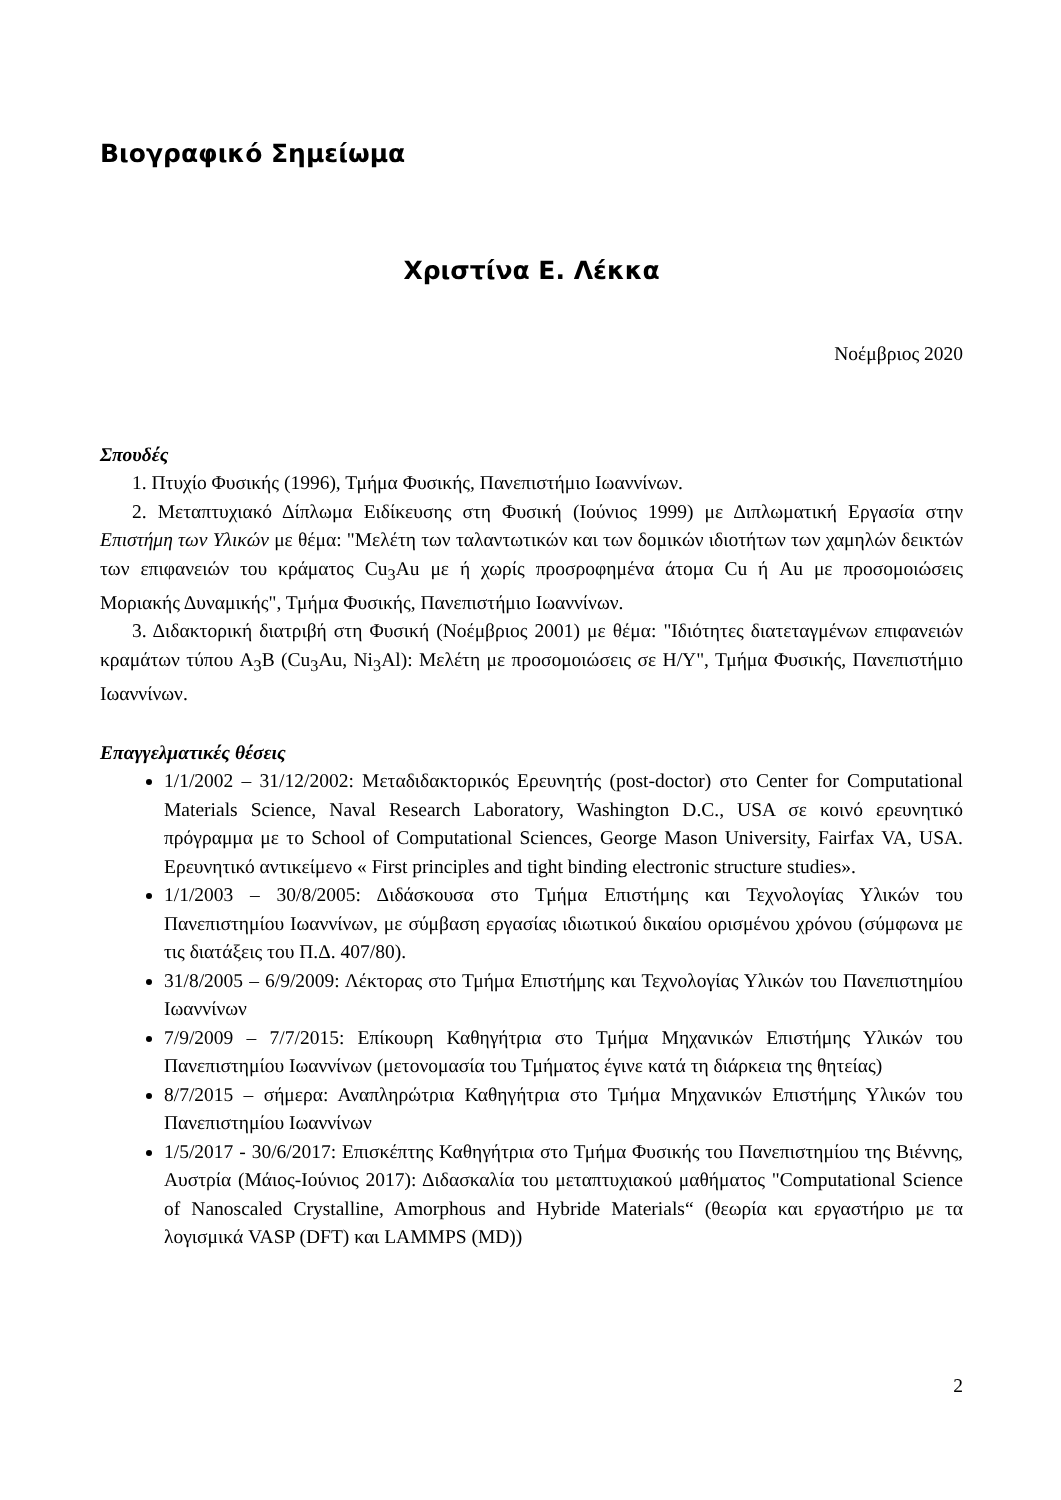Βιογραφικό Σημείωμα
Χριστίνα Ε. Λέκκα
Νοέμβριος 2020
Σπουδές
1. Πτυχίο Φυσικής (1996), Τμήμα Φυσικής, Πανεπιστήμιο Ιωαννίνων.
2. Μεταπτυχιακό Δίπλωμα Ειδίκευσης στη Φυσική (Ιούνιος 1999) με Διπλωματική Εργασία στην Επιστήμη των Υλικών με θέμα: "Μελέτη των ταλαντωτικών και των δομικών ιδιοτήτων των χαμηλών δεικτών των επιφανειών του κράματος Cu<sub>3</sub>Au με ή χωρίς προσροφημένα άτομα Cu ή Au με προσομοιώσεις Μοριακής Δυναμικής", Τμήμα Φυσικής, Πανεπιστήμιο Ιωαννίνων.
3. Διδακτορική διατριβή στη Φυσική (Νοέμβριος 2001) με θέμα: "Ιδιότητες διατεταγμένων επιφανειών κραμάτων τύπου A<sub>3</sub>B (Cu<sub>3</sub>Au, Ni<sub>3</sub>Al): Μελέτη με προσομοιώσεις σε Η/Υ", Τμήμα Φυσικής, Πανεπιστήμιο Ιωαννίνων.
Επαγγελματικές θέσεις
1/1/2002 – 31/12/2002: Μεταδιδακτορικός Ερευνητής (post-doctor) στο Center for Computational Materials Science, Naval Research Laboratory, Washington D.C., USA σε κοινό ερευνητικό πρόγραμμα με το School of Computational Sciences, George Mason University, Fairfax VA, USA. Ερευνητικό αντικείμενο « First principles and tight binding electronic structure studies».
1/1/2003 – 30/8/2005: Διδάσκουσα στο Τμήμα Επιστήμης και Τεχνολογίας Υλικών του Πανεπιστημίου Ιωαννίνων, με σύμβαση εργασίας ιδιωτικού δικαίου ορισμένου χρόνου (σύμφωνα με τις διατάξεις του Π.Δ. 407/80).
31/8/2005 – 6/9/2009: Λέκτορας στο Τμήμα Επιστήμης και Τεχνολογίας Υλικών του Πανεπιστημίου Ιωαννίνων
7/9/2009 – 7/7/2015: Επίκουρη Καθηγήτρια στο Τμήμα Μηχανικών Επιστήμης Υλικών του Πανεπιστημίου Ιωαννίνων (μετονομασία του Τμήματος έγινε κατά τη διάρκεια της θητείας)
8/7/2015 – σήμερα: Αναπληρώτρια Καθηγήτρια στο Τμήμα Μηχανικών Επιστήμης Υλικών του Πανεπιστημίου Ιωαννίνων
1/5/2017 - 30/6/2017: Επισκέπτης Καθηγήτρια στο Τμήμα Φυσικής του Πανεπιστημίου της Βιέννης, Αυστρία (Μάιος-Ιούνιος 2017): Διδασκαλία του μεταπτυχιακού μαθήματος "Computational Science of Nanoscaled Crystalline, Amorphous and Hybride Materials“ (θεωρία και εργαστήριο με τα λογισμικά VASP (DFT) και LAMMPS (MD))
2